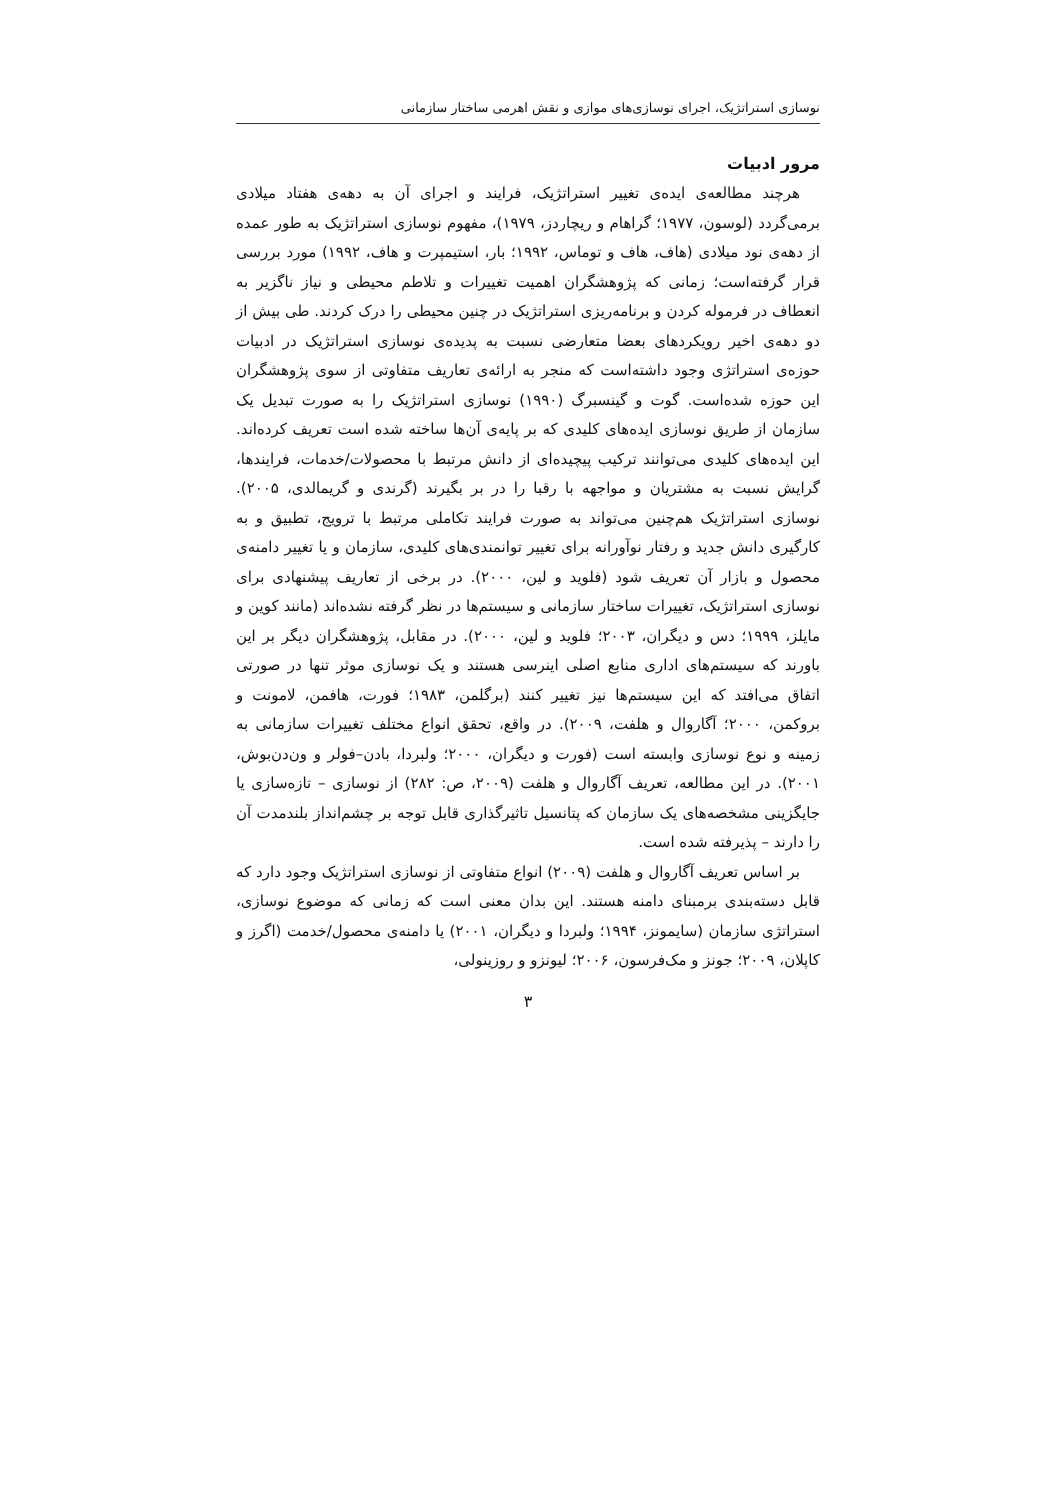نوسازی استراتژیک، اجرای نوسازی‌های موازی و نقش اهرمی ساختار سازمانی
مرور ادبیات
هرچند مطالعه‌ی ایده‌ی تغییر استراتژیک، فرایند و اجرای آن به دهه‌ی هفتاد میلادی برمی‌گردد (لوسون، ۱۹۷۷؛ گراهام و ریچاردز، ۱۹۷۹)، مفهوم نوسازی استراتژیک به طور عمده از دهه‌ی نود میلادی (هاف، هاف و توماس، ۱۹۹۲؛ بار، استیمپرت و هاف، ۱۹۹۲) مورد بررسی قرار گرفته‌است؛ زمانی که پژوهشگران اهمیت تغییرات و تلاطم محیطی و نیاز ناگزیر به انعطاف در فرموله کردن و برنامه‌ریزی استراتژیک در چنین محیطی را درک کردند. طی بیش از دو دهه‌ی اخیر رویکردهای بعضا متعارضی نسبت به پدیده‌ی نوسازی استراتژیک در ادبیات حوزه‌ی استراتژی وجود داشته‌است که منجر به ارائه‌ی تعاریف متفاوتی از سوی پژوهشگران این حوزه شده‌است. گوت و گینسبرگ (۱۹۹۰) نوسازی استراتژیک را به صورت تبدیل یک سازمان از طریق نوسازی ایده‌های کلیدی که بر پایه‌ی آن‌ها ساخته شده است تعریف کرده‌اند. این ایده‌های کلیدی می‌توانند ترکیب پیچیده‌ای از دانش مرتبط با محصولات/خدمات، فرایندها، گرایش نسبت به مشتریان و مواجهه با رقبا را در بر بگیرند (گرندی و گریمالدی، ۲۰۰۵). نوسازی استراتژیک هم‌چنین می‌تواند به صورت فرایند تکاملی مرتبط با ترویج، تطبیق و به کارگیری دانش جدید و رفتار نوآورانه برای تغییر توانمندی‌های کلیدی، سازمان و یا تغییر دامنه‌ی محصول و بازار آن تعریف شود (فلوید و لین، ۲۰۰۰). در برخی از تعاریف پیشنهادی برای نوسازی استراتژیک، تغییرات ساختار سازمانی و سیستم‌ها در نظر گرفته نشده‌اند (مانند کوین و مایلز، ۱۹۹۹؛ دس و دیگران، ۲۰۰۳؛ فلوید و لین، ۲۰۰۰). در مقابل، پژوهشگران دیگر بر این باورند که سیستم‌های اداری منابع اصلی اینرسی هستند و یک نوسازی موثر تنها در صورتی اتفاق می‌افتد که این سیستم‌ها نیز تغییر کنند (برگلمن، ۱۹۸۳؛ فورت، هافمن، لامونت و بروکمن، ۲۰۰۰؛ آگاروال و هلفت، ۲۰۰۹). در واقع، تحقق انواع مختلف تغییرات سازمانی به زمینه و نوع نوسازی وابسته است (فورت و دیگران، ۲۰۰۰؛ ولبردا، بادن–فولر و ون‌دن‌بوش، ۲۰۰۱). در این مطالعه، تعریف آگاروال و هلفت (۲۰۰۹، ص: ۲۸۲) از نوسازی – تازه‌سازی یا جایگزینی مشخصه‌های یک سازمان که پتانسیل تاثیرگذاری قابل توجه بر چشم‌انداز بلندمدت آن را دارند – پذیرفته شده است.
بر اساس تعریف آگاروال و هلفت (۲۰۰۹) انواع متفاوتی از نوسازی استراتژیک وجود دارد که قابل دسته‌بندی برمبنای دامنه هستند. این بدان معنی است که زمانی که موضوع نوسازی، استراتژی سازمان (سایمونز، ۱۹۹۴؛ ولبردا و دیگران، ۲۰۰۱) یا دامنه‌ی محصول/خدمت (اگرز و کاپلان، ۲۰۰۹؛ جونز و مک‌فرسون، ۲۰۰۶؛ لیونزو و روزینولی،
۳